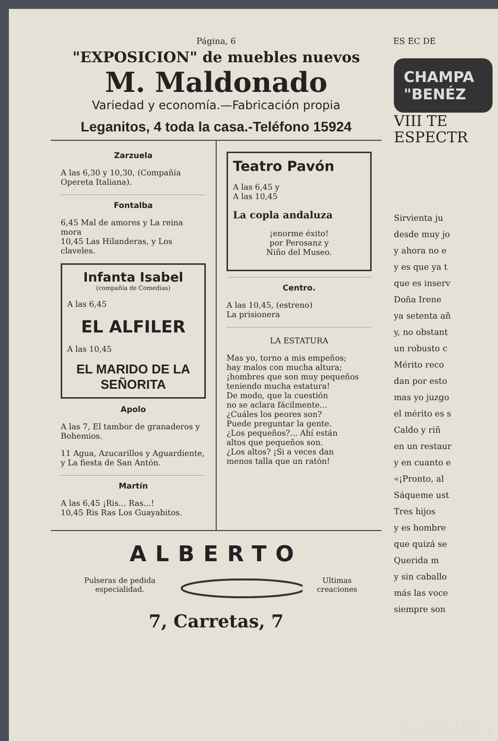Página, 6 ES EC DE
"EXPOSICION" de muebles nuevos
M. Maldonado
Variedad y economía.—Fabricación propia
Leganitos, 4 toda la casa.-Teléfono 15924
Zarzuela
A las 6,30 y 10,30, (Compañía Opereta Italiana).
Fontalba
6,45 Mal de amores y La reina mora
10,45 Las Hilanderas, y Los claveles.
Infanta Isabel
(compañía de Comedias)
A las 6,45
EL ALFILER
A las 10,45
EL MARIDO DE LA SEÑORITA
Apolo
A las 7, El tambor de granaderos y Bohemios.
11 Agua, Azucarillos y Aguardiente, y La fiesta de San Antón.
Martín
A las 6,45 ¡Ris... Ras...!
10,45 Ris Ras Los Guayabitos.
Teatro Pavón
A las 6,45 y
A las 10,45
La copla andaluza
¡enorme éxito!
por Perosanz y
Niño del Museo.
Centro.
A las 10,45, (estreno)
La prisionera
LA ESTATURA
Mas yo, torno a mis empeños;
hay malos con mucha altura;
¡hombres que son muy pequeños
teniendo mucha estatura!
De modo, que la cuestión
no se aclara fácilmente...
¿Cuáles los peores son?
Puede preguntar la gente.
¿Los pequeños?... Ahí están
altos que pequeños son.
¿Los altos? ¡Si a veces dan
menos talla que un ratón!
ALBERTO
Pulseras de pedida especialidad. Ultimas creaciones
7, Carretas, 7
CHAMPA "BENÉZ
VIII TE ESPECTR
Sirvienta ju
desde muy jo
y ahora no e
y es que ya t
que es inserv
Doña Irene
ya setenta añ
y, no obstant
un robusto c
Mérito reco
dan por esto
mas yo juzgo
el mérito es s
Caldo y riñ
en un restaur
y en cuanto e
«¡Pronto, al
Sáqueme ust
Tres hijos
y es hombre
que quizá se
Querida m
y sin caballo
más las voce
siempre son
SGCB2021